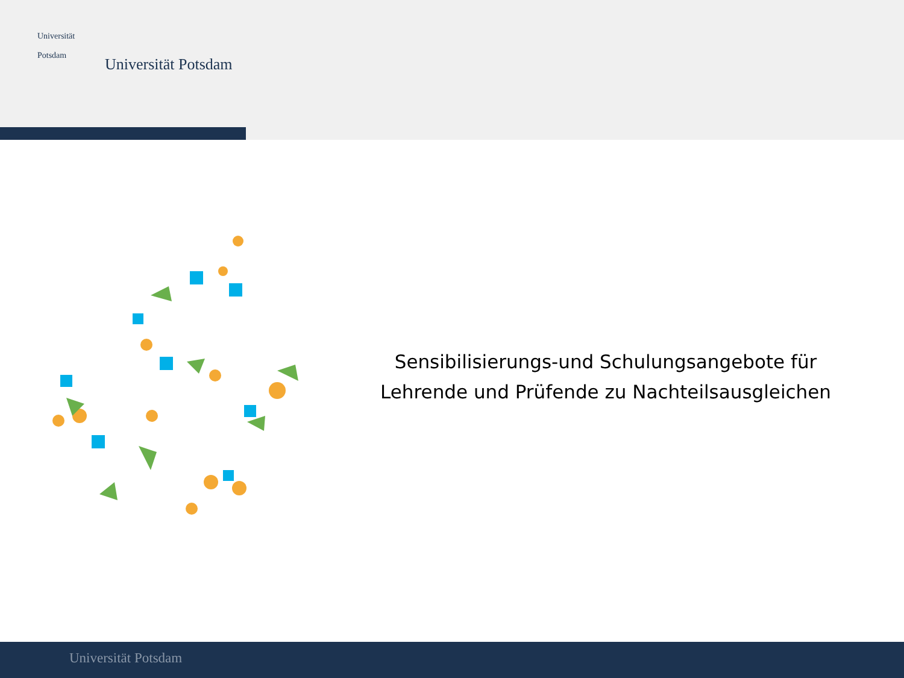Universität
Potsdam
Universität Potsdam
Sensibilisierungs-und Schulungsangebote für Lehrende und Prüfende zu Nachteilsausgleichen
Universität Potsdam